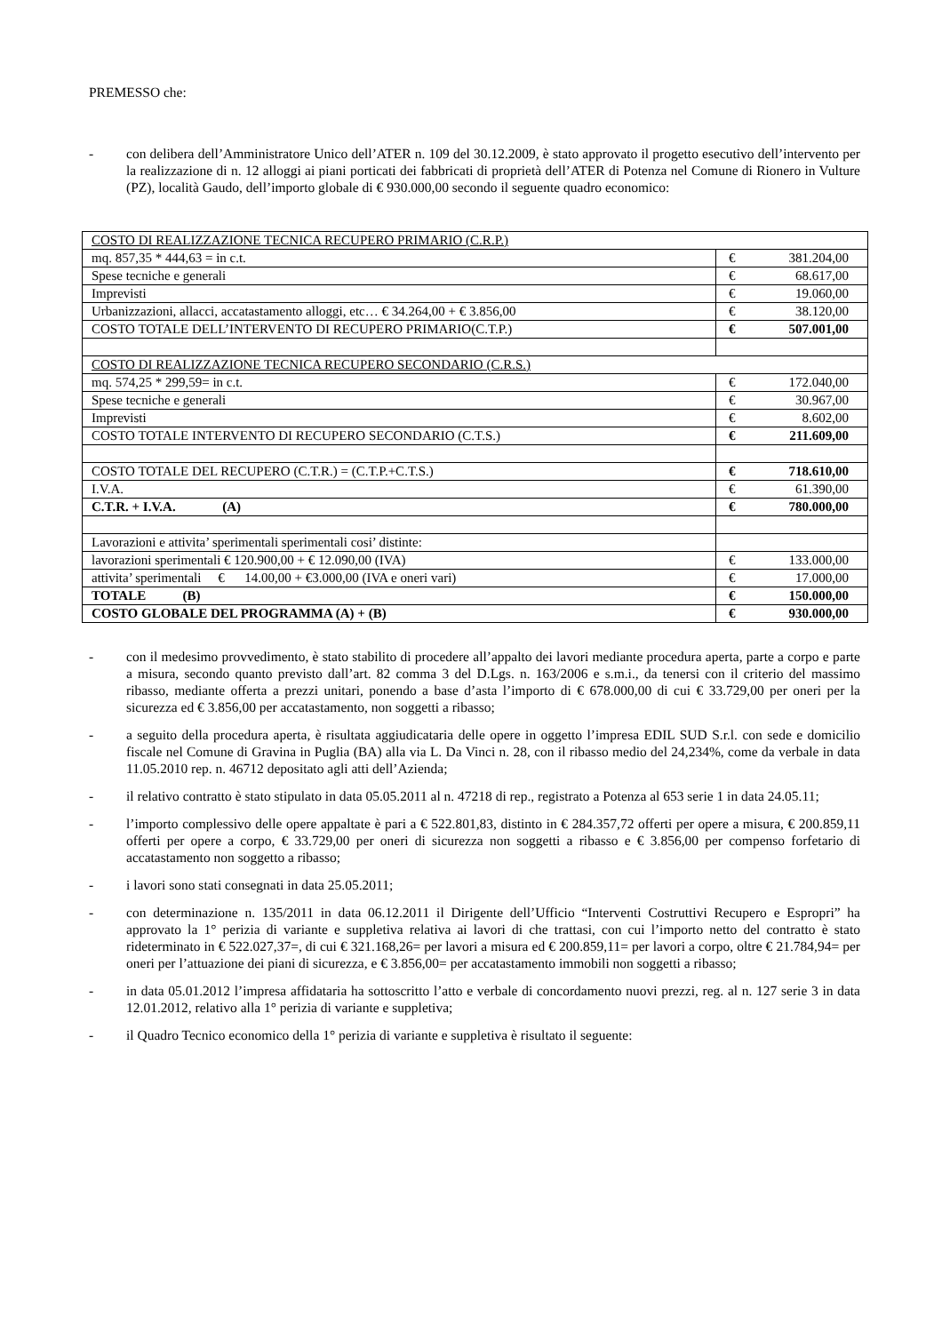PREMESSO che:
- con delibera dell’Amministratore Unico dell’ATER n. 109 del 30.12.2009, è stato approvato il progetto esecutivo dell’intervento per la realizzazione di n. 12 alloggi ai piani porticati dei fabbricati di proprietà dell’ATER di Potenza nel Comune di Rionero in Vulture (PZ), località Gaudo, dell’importo globale di € 930.000,00 secondo il seguente quadro economico:
| COSTO DI REALIZZAZIONE TECNICA RECUPERO PRIMARIO (C.R.P.) | |
| mq. 857,35 * 444,63 = in c.t. | € 381.204,00 |
| Spese tecniche e generali | € 68.617,00 |
| Imprevisti | € 19.060,00 |
| Urbanizzazioni, allacci, accatastamento alloggi, etc… € 34.264,00 + € 3.856,00 | € 38.120,00 |
| COSTO TOTALE DELL’INTERVENTO DI RECUPERO PRIMARIO(C.T.P.) | € 507.001,00 |
| COSTO DI REALIZZAZIONE TECNICA RECUPERO SECONDARIO (C.R.S.) | |
| mq. 574,25 * 299,59= in c.t. | € 172.040,00 |
| Spese tecniche e generali | € 30.967,00 |
| Imprevisti | € 8.602,00 |
| COSTO TOTALE INTERVENTO DI RECUPERO SECONDARIO (C.T.S.) | € 211.609,00 |
| COSTO TOTALE DEL RECUPERO (C.T.R.) = (C.T.P.+C.T.S.) | € 718.610,00 |
| I.V.A. | € 61.390,00 |
| C.T.R. + I.V.A. (A) | € 780.000,00 |
| Lavorazioni e attivita’ sperimentali sperimentali cosi’ distinte: | |
| lavorazioni sperimentali € 120.900,00 + € 12.090,00 (IVA) | € 133.000,00 |
| attivita’ sperimentali € 14.00,00 + €3.000,00 (IVA e oneri vari) | € 17.000,00 |
| TOTALE (B) | € 150.000,00 |
| COSTO GLOBALE DEL PROGRAMMA (A) + (B) | € 930.000,00 |
- con il medesimo provvedimento, è stato stabilito di procedere all’appalto dei lavori mediante procedura aperta, parte a corpo e parte a misura, secondo quanto previsto dall’art. 82 comma 3 del D.Lgs. n. 163/2006 e s.m.i., da tenersi con il criterio del massimo ribasso, mediante offerta a prezzi unitari, ponendo a base d’asta l’importo di € 678.000,00 di cui € 33.729,00 per oneri per la sicurezza ed € 3.856,00 per accatastamento, non soggetti a ribasso;
- a seguito della procedura aperta, è risultata aggiudicataria delle opere in oggetto l’impresa EDIL SUD S.r.l. con sede e domicilio fiscale nel Comune di Gravina in Puglia (BA) alla via L. Da Vinci n. 28, con il ribasso medio del 24,234%, come da verbale in data 11.05.2010 rep. n. 46712 depositato agli atti dell’Azienda;
- il relativo contratto è stato stipulato in data 05.05.2011 al n. 47218 di rep., registrato a Potenza al 653 serie 1 in data 24.05.11;
- l’importo complessivo delle opere appaltate è pari a € 522.801,83, distinto in € 284.357,72 offerti per opere a misura, € 200.859,11 offerti per opere a corpo, € 33.729,00 per oneri di sicurezza non soggetti a ribasso e € 3.856,00 per compenso forfetario di accatastamento non soggetto a ribasso;
- i lavori sono stati consegnati in data 25.05.2011;
- con determinazione n. 135/2011 in data 06.12.2011 il Dirigente dell’Ufficio “Interventi Costruttivi Recupero e Espropri” ha approvato la 1° perizia di variante e suppletiva relativa ai lavori di che trattasi, con cui l’importo netto del contratto è stato rideterminato in € 522.027,37=, di cui € 321.168,26= per lavori a misura ed € 200.859,11= per lavori a corpo, oltre € 21.784,94= per oneri per l’attuazione dei piani di sicurezza, e € 3.856,00= per accatastamento immobili non soggetti a ribasso;
- in data 05.01.2012 l’impresa affidataria ha sottoscritto l’atto e verbale di concordamento nuovi prezzi, reg. al n. 127 serie 3 in data 12.01.2012, relativo alla 1° perizia di variante e suppletiva;
- il Quadro Tecnico economico della 1° perizia di variante e suppletiva è risultato il seguente: